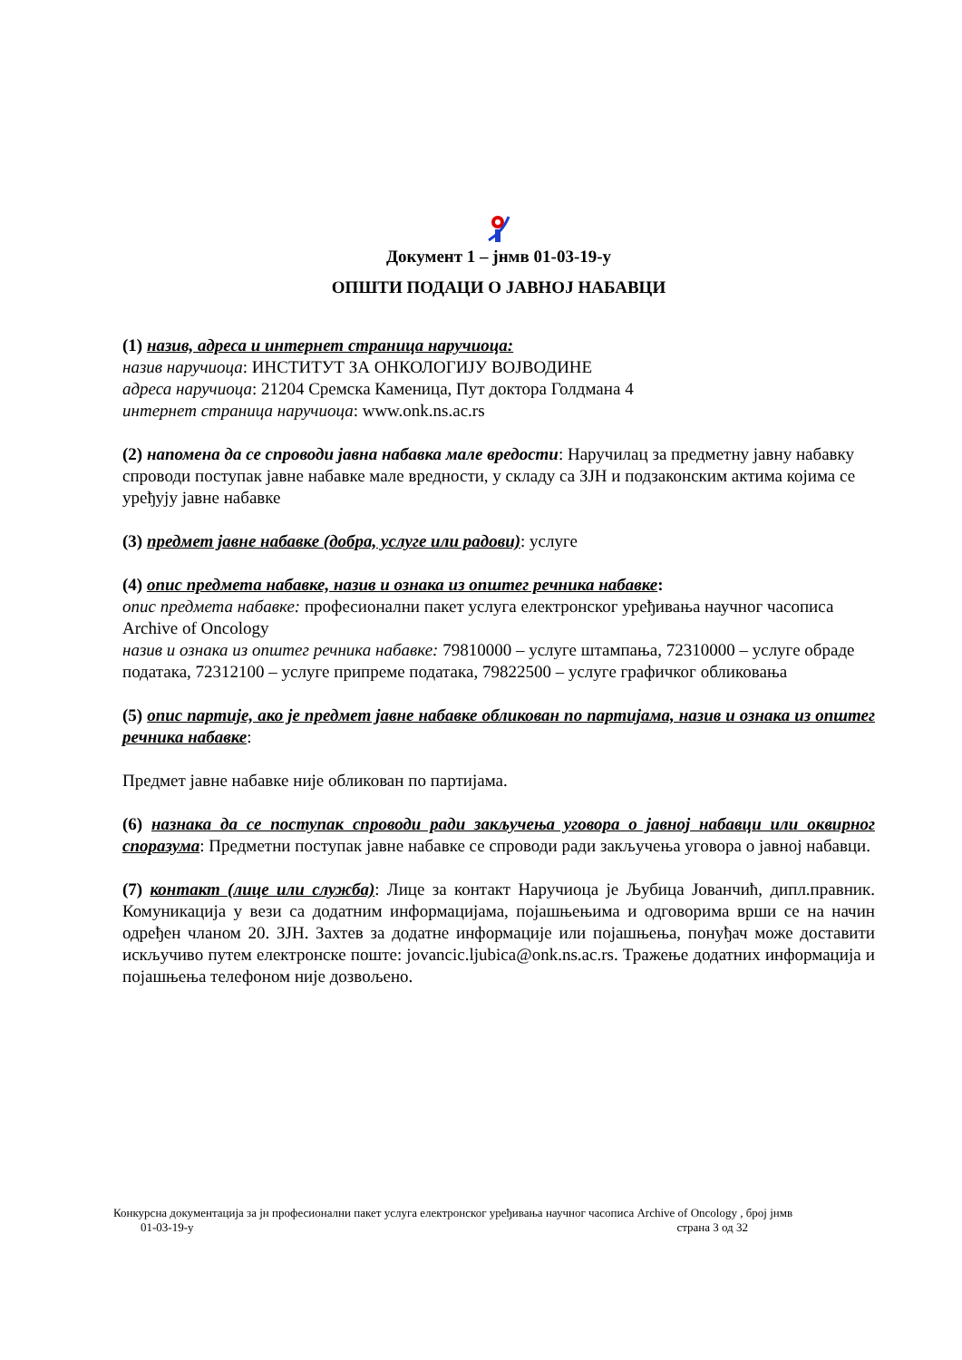Документ 1 – јнмв 01-03-19-у
ОПШТИ ПОДАЦИ О ЈАВНОЈ НАБАВЦИ
(1) назив, адреса и интернет страница наручиоца:
назив наручиоца: ИНСТИТУТ ЗА ОНКОЛОГИЈУ ВОЈВОДИНЕ
адреса наручиоца: 21204 Сремска Каменица, Пут доктора Голдмана 4
интернет страница наручиоца: www.onk.ns.ac.rs
(2) напомена да се спроводи јавна набавка мале вредости: Наручилац за предметну јавну набавку спроводи поступак јавне набавке мале вредности, у складу са ЗЈН и подзаконским актима којима се уређују јавне набавке
(3) предмет јавне набавке (добра, услуге или радови): услуге
(4) опис предмета набавке, назив и ознака из општег речника набавке:
опис предмета набавке: професионални пакет услуга електронског уређивања научног часописа Archive of Oncology
назив и ознака из општег речника набавке: 79810000 – услуге штампања, 72310000 – услуге обраде података, 72312100 – услуге припреме података, 79822500 – услуге графичког обликовања
(5) опис партије, ако је предмет јавне набавке обликован по партијама, назив и ознака из општег речника набавке:
Предмет јавне набавке није обликован по партијама.
(6) назнака да се поступак спроводи ради закључења уговора о јавној набавци или оквирног споразума: Предметни поступак јавне набавке се спроводи ради закључења уговора о јавној набавци.
(7) контакт (лице или служба): Лице за контакт Наручиоца је Љубица Јованчић, дипл.правник. Комуникација у вези са додатним информацијама, појашњењима и одговорима врши се на начин одређен чланом 20. ЗЈН. Захтев за додатне информације или појашњења, понуђач може доставити искључиво путем електронске поште: jovancic.ljubica@onk.ns.ac.rs. Тражење додатних информација и појашњења телефоном није дозвољено.
Конкурсна документација за јн професионални пакет услуга електронског уређивања научног часописа Archive of Oncology , број јнмв
01-03-19-у страна 3 од 32